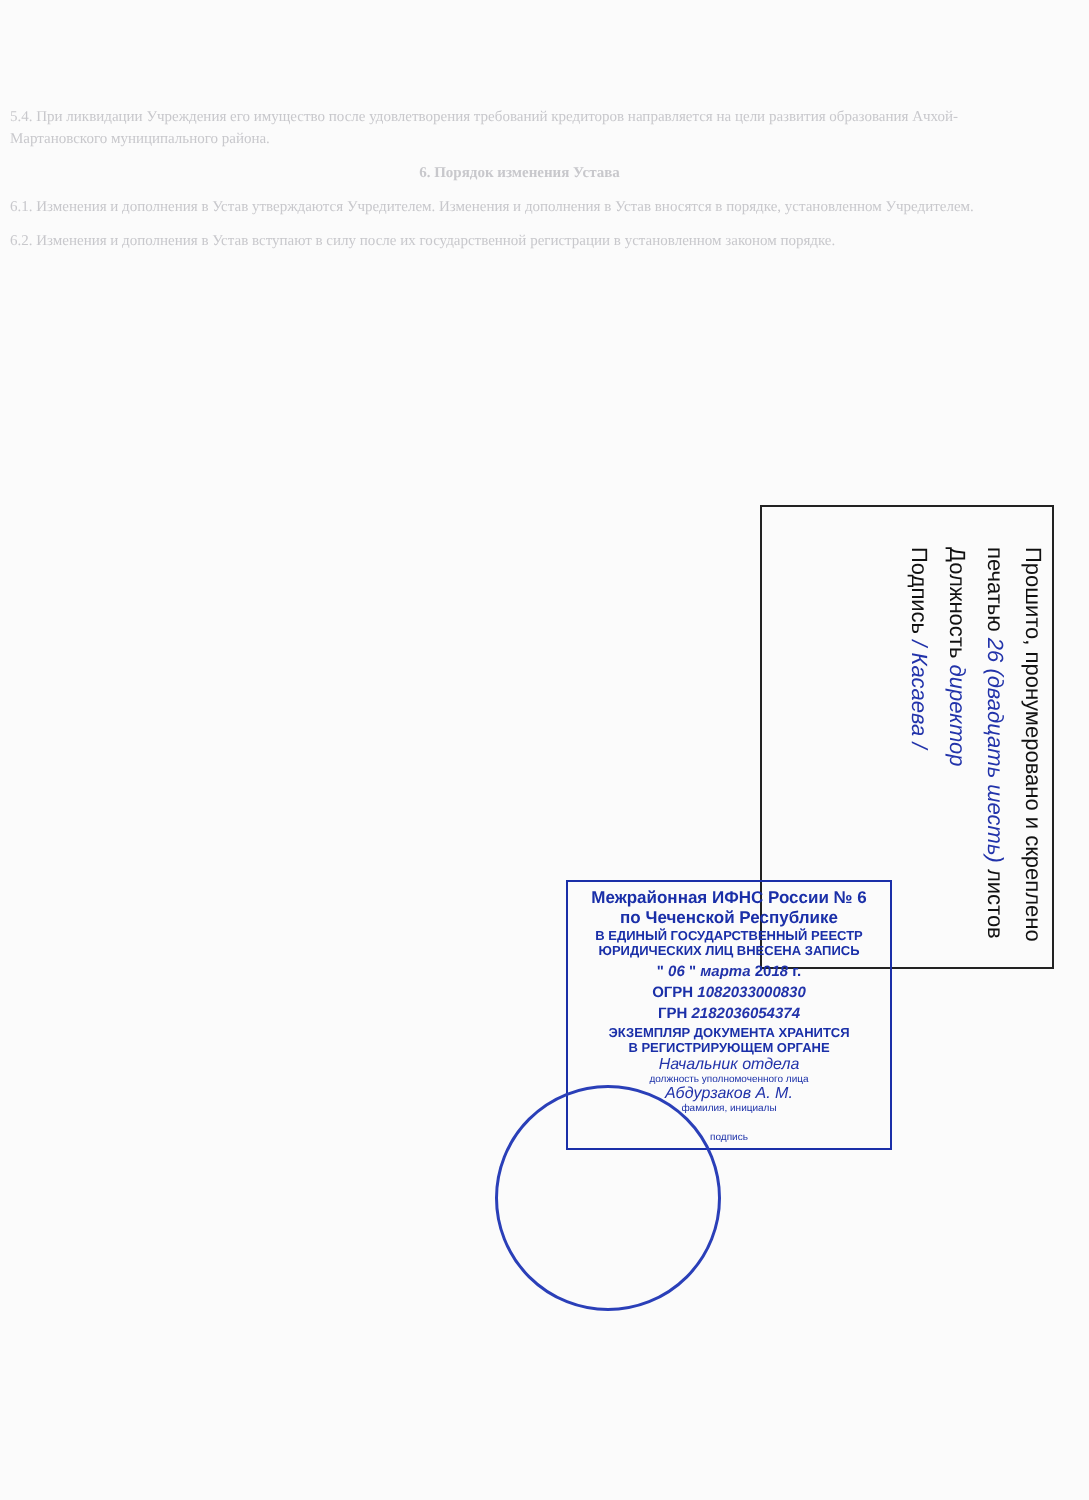5.4. При ликвидации Учреждения его имущество после удовлетворения требований кредиторов направляется на цели развития образования Ачхой-Мартановского муниципального района.
6. Порядок изменения Устава
6.1. Изменения и дополнения в Устав утверждаются Учредителем. Изменения и дополнения в Устав вносятся в порядке, установленном Учредителем.
6.2. Изменения и дополнения в Устав вступают в силу после их государственной регистрации в установленном законом порядке.
Прошито, пронумеровано и скреплено
печатью 26 (двадцать шесть) листов
Должность директор
Подпись / Касаева /
Межрайонная ИФНС России № 6
по Чеченской Республике
В ЕДИНЫЙ ГОСУДАРСТВЕННЫЙ РЕЕСТР
ЮРИДИЧЕСКИХ ЛИЦ ВНЕСЕНА ЗАПИСЬ
" 06 " марта 2018 г.
ОГРН 1082033000830
ГРН 2182036054374
ЭКЗЕМПЛЯР ДОКУМЕНТА ХРАНИТСЯ
В РЕГИСТРИРУЮЩЕМ ОРГАНЕ
Начальник отдела
должность уполномоченного лица
Абдурзаков А. М.
фамилия, инициалы
подпись